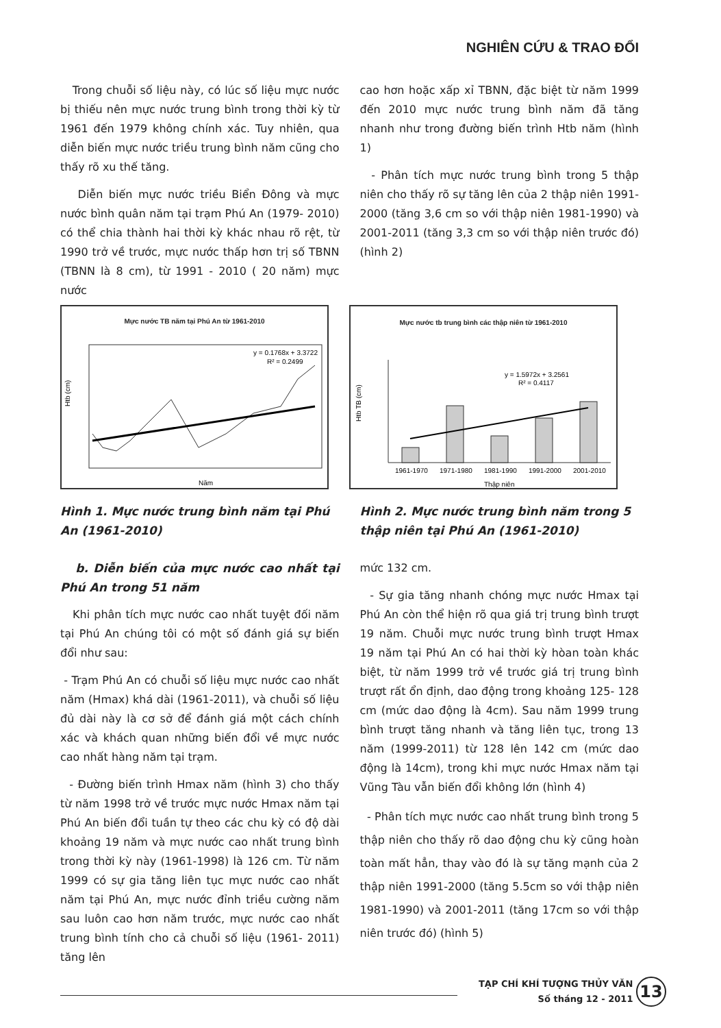NGHIÊN CỨU & TRAO ĐỔI
Trong chuỗi số liệu này, có lúc số liệu mực nước bị thiếu nên mực nước trung bình trong thời kỳ từ 1961 đến 1979 không chính xác. Tuy nhiên, qua diễn biến mực nước triều trung bình năm cũng cho thấy rõ xu thế tăng.
Diễn biến mực nước triều Biển Đông và mực nước bình quân năm tại trạm Phú An (1979- 2010) có thể chia thành hai thời kỳ khác nhau rõ rệt, từ 1990 trở về trước, mực nước thấp hơn trị số TBNN (TBNN là 8 cm), từ 1991 - 2010 ( 20 năm) mực nước
cao hơn hoặc xấp xỉ TBNN, đặc biệt từ năm 1999 đến 2010 mực nước trung bình năm đã tăng nhanh như trong đường biến trình Htb năm (hình 1)
- Phân tích mực nước trung bình trong 5 thập niên cho thấy rõ sự tăng lên của 2 thập niên 1991-2000 (tăng 3,6 cm so với thập niên 1981-1990) và 2001-2011 (tăng 3,3 cm so với thập niên trước đó) (hình 2)
Mực nước TB năm tại Phú An từ 1961-2010
y = 0.1768x + 3.3722
R² = 0.2499
Htb (cm)
Năm
Mực nước tb trung bình các thập niên từ 1961-2010
y = 1.5972x + 3.2561
R² = 0.4117
Htb TB (cm)
1961-1970
1971-1980
1981-1990
1991-2000
2001-2010
Thập niên
Hình 1. Mực nước trung bình năm tại Phú An (1961-2010)
Hình 2. Mực nước trung bình năm trong 5 thập niên tại Phú An (1961-2010)
b. Diễn biến của mực nước cao nhất tại Phú An trong 51 năm
Khi phân tích mực nước cao nhất tuyệt đối năm tại Phú An chúng tôi có một số đánh giá sự biến đổi như sau:
- Trạm Phú An có chuỗi số liệu mực nước cao nhất năm (Hmax) khá dài (1961-2011), và chuỗi số liệu đủ dài này là cơ sở để đánh giá một cách chính xác và khách quan những biến đổi về mực nước cao nhất hàng năm tại trạm.
- Đường biến trình Hmax năm (hình 3) cho thấy từ năm 1998 trở về trước mực nước Hmax năm tại Phú An biến đổi tuần tự theo các chu kỳ có độ dài khoảng 19 năm và mực nước cao nhất trung bình trong thời kỳ này (1961-1998) là 126 cm. Từ năm 1999 có sự gia tăng liên tục mực nước cao nhất năm tại Phú An, mực nước đỉnh triều cường năm sau luôn cao hơn năm trước, mực nước cao nhất trung bình tính cho cả chuỗi số liệu (1961- 2011) tăng lên
mức 132 cm.
- Sự gia tăng nhanh chóng mực nước Hmax tại Phú An còn thể hiện rõ qua giá trị trung bình trượt 19 năm. Chuỗi mực nước trung bình trượt Hmax 19 năm tại Phú An có hai thời kỳ hòan toàn khác biệt, từ năm 1999 trở về trước giá trị trung bình trượt rất ổn định, dao động trong khoảng 125- 128 cm (mức dao động là 4cm). Sau năm 1999 trung bình trượt tăng nhanh và tăng liên tục, trong 13 năm (1999-2011) từ 128 lên 142 cm (mức dao động là 14cm), trong khi mực nước Hmax năm tại Vũng Tàu vẫn biến đổi không lớn (hình 4)
- Phân tích mực nước cao nhất trung bình trong 5 thập niên cho thấy rõ dao động chu kỳ cũng hoàn toàn mất hẳn, thay vào đó là sự tăng mạnh của 2 thập niên 1991-2000 (tăng 5.5cm so với thập niên 1981-1990) và 2001-2011 (tăng 17cm so với thập niên trước đó) (hình 5)
TẠP CHÍ KHÍ TƯỢNG THỦY VĂN
Số tháng 12 - 2011 13